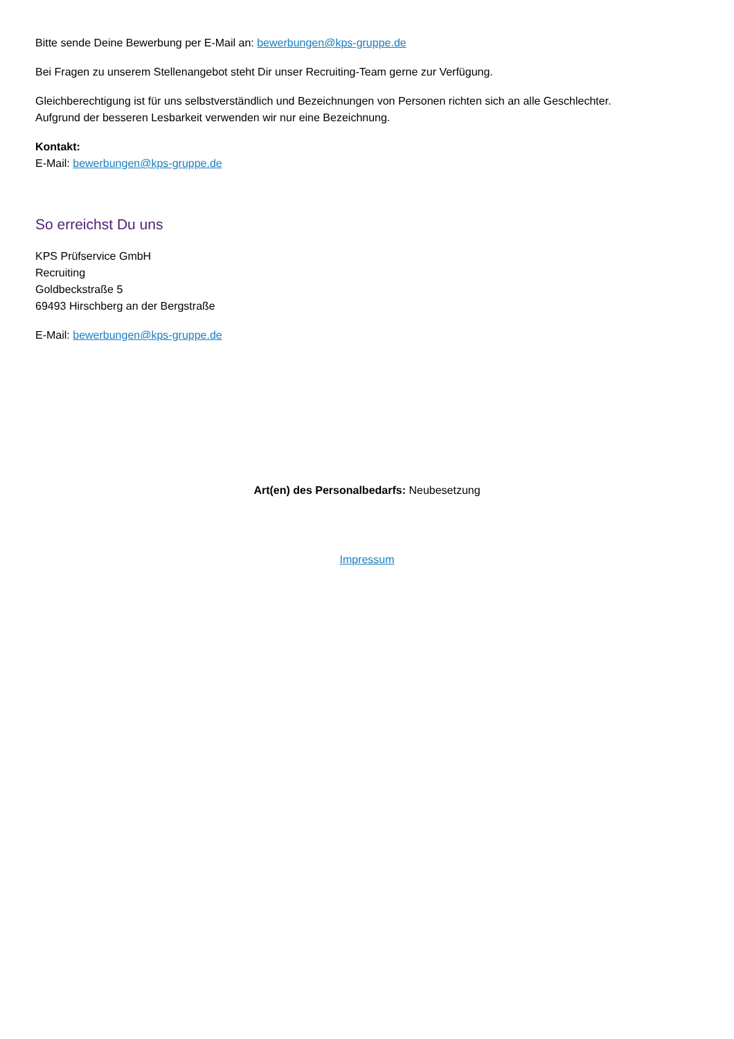Bitte sende Deine Bewerbung per E-Mail an: bewerbungen@kps-gruppe.de
Bei Fragen zu unserem Stellenangebot steht Dir unser Recruiting-Team gerne zur Verfügung.
Gleichberechtigung ist für uns selbstverständlich und Bezeichnungen von Personen richten sich an alle Geschlechter.
Aufgrund der besseren Lesbarkeit verwenden wir nur eine Bezeichnung.
Kontakt:
E-Mail: bewerbungen@kps-gruppe.de
So erreichst Du uns
KPS Prüfservice GmbH
Recruiting
Goldbeckstraße 5
69493 Hirschberg an der Bergstraße
E-Mail: bewerbungen@kps-gruppe.de
Art(en) des Personalbedarfs: Neubesetzung
Impressum